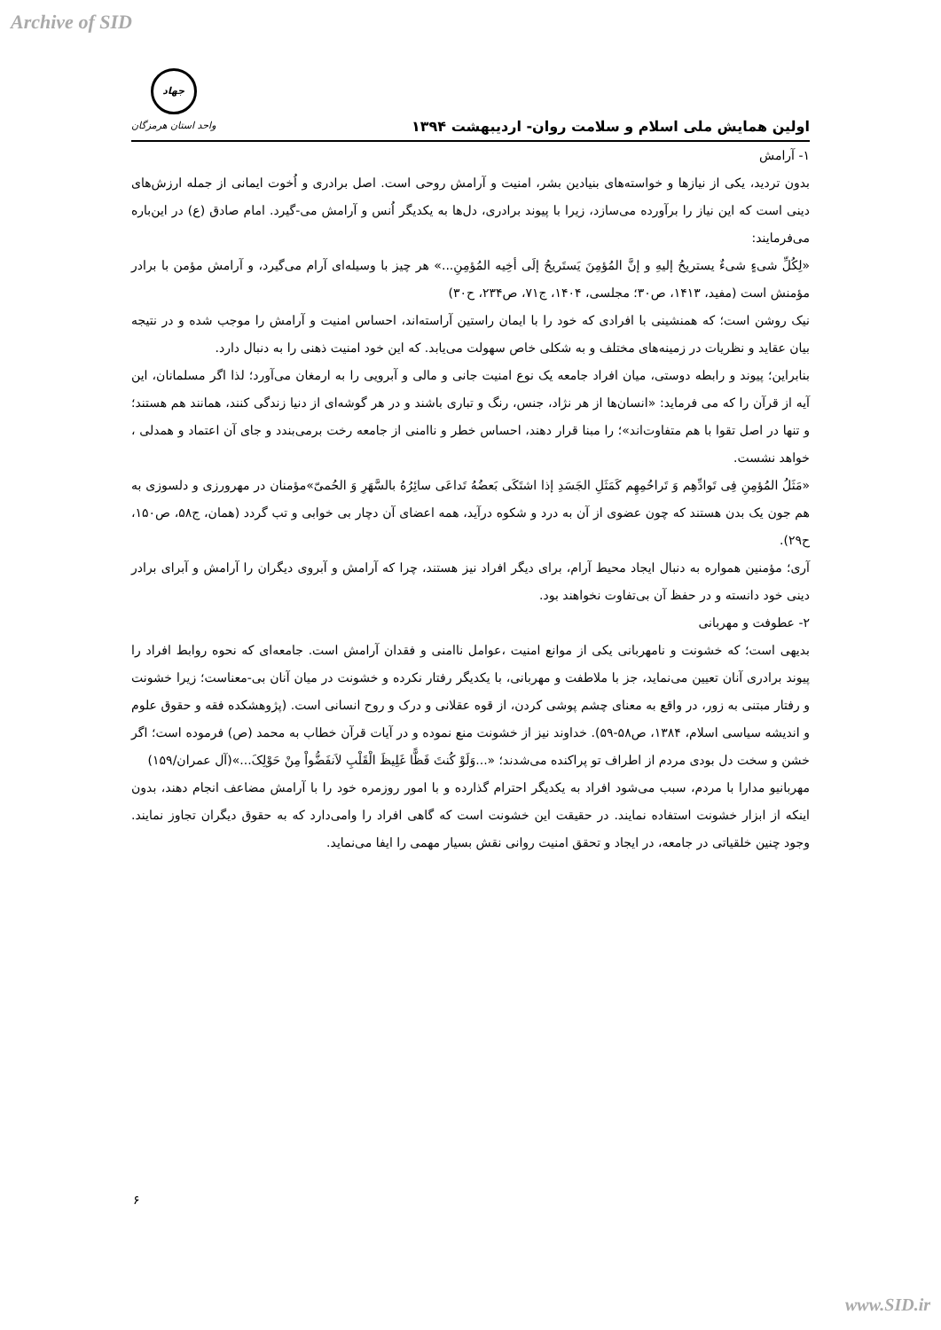Archive of SID
اولین همایش ملی اسلام و سلامت روان- اردیبهشت ۱۳۹۴
جهاد
واحد استان هرمزگان
۱- آرامش
بدون تردید، یکی از نیازها و خواسته‌های بنیادین بشر، امنیت و آرامش روحی است. اصل برادری و اُخوت ایمانی از جمله ارزش‌های دینی است که این نیاز را برآورده می‌سازد، زیرا با پیوند برادری، دل‌ها به یکدیگر اُنس و آرامش می-گیرد. امام صادق (ع) در این‌باره می‌فرمایند:
«لِكُلِّ شیءٍ شیءٌ یستریحُ إلیهِ و إنَّ المُؤمِنَ یَستَریحُ إلَی أخِیه المُؤمِنِ...» هر چیز با وسیله‌ای آرام می‌گیرد، و آرامش مؤمن با برادر مؤمنش است (مفید، ۱۴۱۳، ص۳۰؛ مجلسی، ۱۴۰۴، ج۷۱، ص۲۳۴، ح۳۰)
نیک روشن است؛ که همنشینی با افرادی که خود را با ایمان راستین آراسته‌اند، احساس امنیت و آرامش را موجب شده و در نتیجه بیان عقاید و نظریات در زمینه‌های مختلف و به شکلی خاص سهولت می‌یابد. که این خود امنیت ذهنی را به دنبال دارد.
بنابراین؛ پیوند و رابطه دوستی، میان افراد جامعه یک نوع امنیت جانی و مالی و آبرویی را به ارمغان می‌آورد؛ لذا اگر مسلمانان، این آیه از قرآن را که می فرماید: «انسان‌ها از هر نژاد، جنس، رنگ و تباری باشند و در هر گوشه‌ای از دنیا زندگی کنند، همانند هم هستند؛ و تنها در اصل تقوا با هم متفاوت‌اند»؛ را مبنا قرار دهند، احساس خطر و ناامنی از جامعه رخت برمی‌بندد و جای آن اعتماد و همدلی ، خواهد نشست.
«مَثَلُ المُؤمِنِ فِی تَوادِّهِم وَ تَراحُمِهِم کَمَثَلِ الجَسَدِ إذا اشتَکَی بَعضُهُ تَداعَی سائِرُهُ بالسَّهَرِ وَ الحُمیّ»مؤمنان در مهرورزی و دلسوزی به هم جون یک بدن هستند که چون عضوی از آن به درد و شکوه درآید، همه اعضای آن دچار بی خوابی و تب گردد (همان، ج۵۸، ص۱۵۰، ح۲۹).
آری؛ مؤمنین همواره به دنبال ایجاد محیط آرام، برای دیگر افراد نیز هستند، چرا که آرامش و آبروی دیگران را آرامش و آبرای برادر دینی خود دانسته و در حفظ آن بی‌تفاوت نخواهند بود.
۲- عطوفت و مهربانی
بدیهی است؛ که خشونت و نامهربانی یکی از موانع امنیت ،عوامل ناامنی و فقدان آرامش است. جامعه‌ای که نحوه روابط افراد را پیوند برادری آنان تعیین می‌نماید، جز با ملاطفت و مهربانی، با یکدیگر رفتار نکرده و خشونت در میان آنان بی-معناست؛ زیرا خشونت و رفتار مبتنی به زور، در واقع به معنای چشم پوشی کردن، از قوه عقلانی و درک و روح انسانی است. (پژوهشکده فقه و حقوق علوم و اندیشه سیاسی اسلام، ۱۳۸۴، ص۵۸-۵۹). خداوند نیز از خشونت منع نموده و در آیات قرآن خطاب به محمد (ص) فرموده است؛ اگر خشن و سخت دل بودی مردم از اطراف تو پراکنده می‌شدند؛ «...وَلَوْ کُنتَ فَظًّا غَلِیظَ الْقَلْبِ لاَنفَضُّواْ مِنْ حَوْلِکَ...»(آل عمران/۱۵۹)
مهربانیو مدارا با مردم، سبب می‌شود افراد به یکدیگر احترام گذارده و با امور روزمره خود را با آرامش مضاعف انجام دهند، بدون اینکه از ابزار خشونت استفاده نمایند. در حقیقت این خشونت است که گاهی افراد را وامی‌دارد که به حقوق دیگران تجاوز نمایند. وجود چنین خلقیاتی در جامعه، در ایجاد و تحقق امنیت روانی نقش بسیار مهمی را ایفا می‌نماید.
۶
www.SID.ir